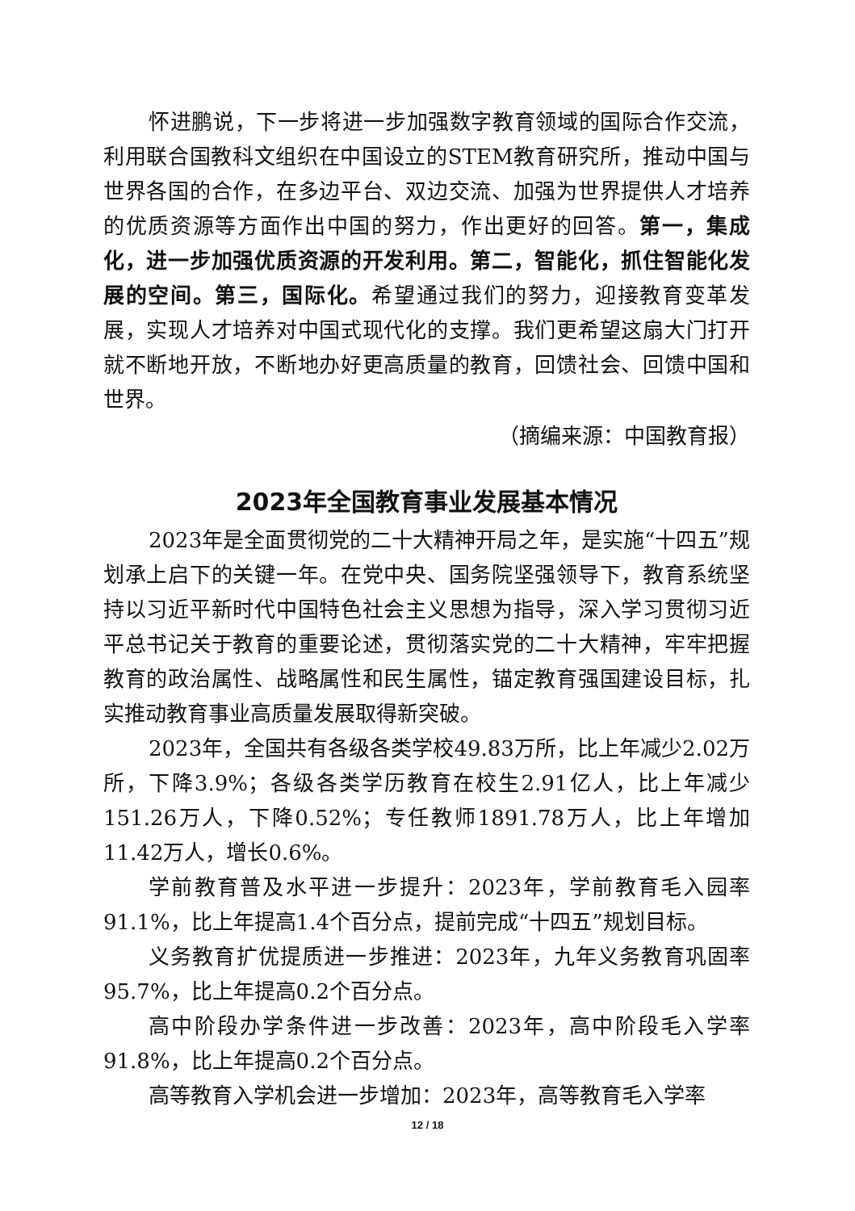怀进鹏说，下一步将进一步加强数字教育领域的国际合作交流，利用联合国教科文组织在中国设立的STEM教育研究所，推动中国与世界各国的合作，在多边平台、双边交流、加强为世界提供人才培养的优质资源等方面作出中国的努力，作出更好的回答。第一，集成化，进一步加强优质资源的开发利用。第二，智能化，抓住智能化发展的空间。第三，国际化。希望通过我们的努力，迎接教育变革发展，实现人才培养对中国式现代化的支撑。我们更希望这扇大门打开就不断地开放，不断地办好更高质量的教育，回馈社会、回馈中国和世界。
（摘编来源：中国教育报）
2023年全国教育事业发展基本情况
2023年是全面贯彻党的二十大精神开局之年，是实施“十四五”规划承上启下的关键一年。在党中央、国务院坚强领导下，教育系统坚持以习近平新时代中国特色社会主义思想为指导，深入学习贯彻习近平总书记关于教育的重要论述，贯彻落实党的二十大精神，牢牢把握教育的政治属性、战略属性和民生属性，锚定教育强国建设目标，扎实推动教育事业高质量发展取得新突破。
2023年，全国共有各级各类学校49.83万所，比上年减少2.02万所，下降3.9%；各级各类学历教育在校生2.91亿人，比上年减少151.26万人，下降0.52%；专任教师1891.78万人，比上年增加11.42万人，增长0.6%。
学前教育普及水平进一步提升：2023年，学前教育毛入园率91.1%，比上年提高1.4个百分点，提前完成“十四五”规划目标。
义务教育扩优提质进一步推进：2023年，九年义务教育巩固率95.7%，比上年提高0.2个百分点。
高中阶段办学条件进一步改善：2023年，高中阶段毛入学率91.8%，比上年提高0.2个百分点。
高等教育入学机会进一步增加：2023年，高等教育毛入学率
12 / 18